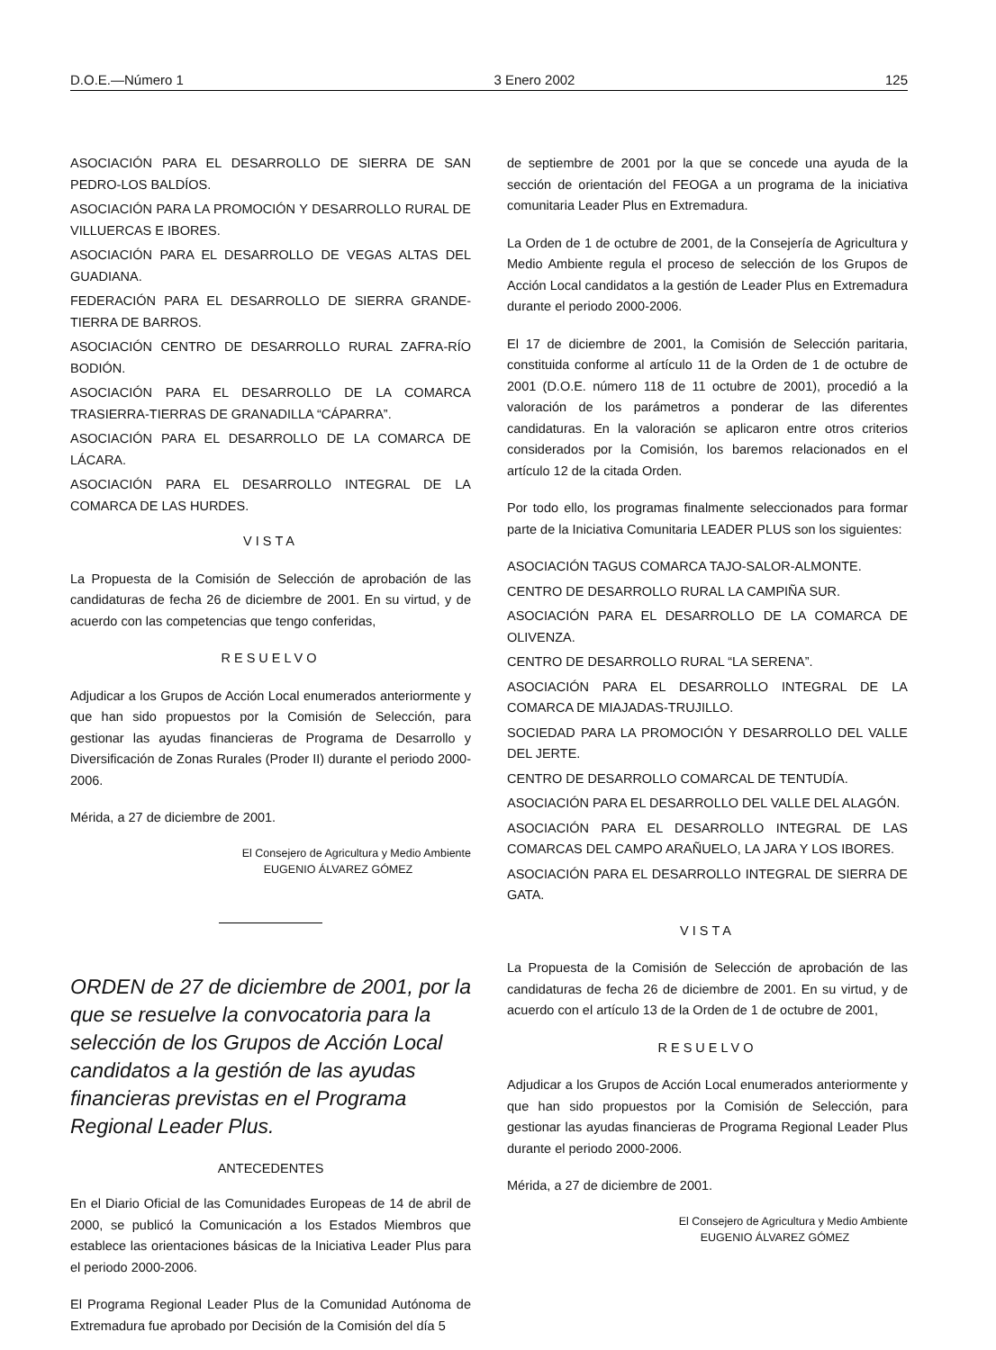D.O.E.—Número 1 3 Enero 2002 125
ASOCIACIÓN PARA EL DESARROLLO DE SIERRA DE SAN PEDRO-LOS BALDÍOS.
ASOCIACIÓN PARA LA PROMOCIÓN Y DESARROLLO RURAL DE VILLUERCAS E IBORES.
ASOCIACIÓN PARA EL DESARROLLO DE VEGAS ALTAS DEL GUADIANA.
FEDERACIÓN PARA EL DESARROLLO DE SIERRA GRANDE-TIERRA DE BARROS.
ASOCIACIÓN CENTRO DE DESARROLLO RURAL ZAFRA-RÍO BODIÓN.
ASOCIACIÓN PARA EL DESARROLLO DE LA COMARCA TRASIERRA-TIERRAS DE GRANADILLA “CÁPARRA”.
ASOCIACIÓN PARA EL DESARROLLO DE LA COMARCA DE LÁCARA.
ASOCIACIÓN PARA EL DESARROLLO INTEGRAL DE LA COMARCA DE LAS HURDES.
VISTA
La Propuesta de la Comisión de Selección de aprobación de las candidaturas de fecha 26 de diciembre de 2001. En su virtud, y de acuerdo con las competencias que tengo conferidas,
RESUELVO
Adjudicar a los Grupos de Acción Local enumerados anteriormente y que han sido propuestos por la Comisión de Selección, para gestionar las ayudas financieras de Programa de Desarrollo y Diversificación de Zonas Rurales (Proder II) durante el periodo 2000-2006.
Mérida, a 27 de diciembre de 2001.
El Consejero de Agricultura y Medio Ambiente
EUGENIO ÁLVAREZ GÓMEZ
ORDEN de 27 de diciembre de 2001, por la que se resuelve la convocatoria para la selección de los Grupos de Acción Local candidatos a la gestión de las ayudas financieras previstas en el Programa Regional Leader Plus.
ANTECEDENTES
En el Diario Oficial de las Comunidades Europeas de 14 de abril de 2000, se publicó la Comunicación a los Estados Miembros que establece las orientaciones básicas de la Iniciativa Leader Plus para el periodo 2000-2006.
El Programa Regional Leader Plus de la Comunidad Autónoma de Extremadura fue aprobado por Decisión de la Comisión del día 5
de septiembre de 2001 por la que se concede una ayuda de la sección de orientación del FEOGA a un programa de la iniciativa comunitaria Leader Plus en Extremadura.
La Orden de 1 de octubre de 2001, de la Consejería de Agricultura y Medio Ambiente regula el proceso de selección de los Grupos de Acción Local candidatos a la gestión de Leader Plus en Extremadura durante el periodo 2000-2006.
El 17 de diciembre de 2001, la Comisión de Selección paritaria, constituida conforme al artículo 11 de la Orden de 1 de octubre de 2001 (D.O.E. número 118 de 11 octubre de 2001), procedió a la valoración de los parámetros a ponderar de las diferentes candidaturas. En la valoración se aplicaron entre otros criterios considerados por la Comisión, los baremos relacionados en el artículo 12 de la citada Orden.
Por todo ello, los programas finalmente seleccionados para formar parte de la Iniciativa Comunitaria LEADER PLUS son los siguientes:
ASOCIACIÓN TAGUS COMARCA TAJO-SALOR-ALMONTE.
CENTRO DE DESARROLLO RURAL LA CAMPIÑA SUR.
ASOCIACIÓN PARA EL DESARROLLO DE LA COMARCA DE OLIVENZA.
CENTRO DE DESARROLLO RURAL “LA SERENA”.
ASOCIACIÓN PARA EL DESARROLLO INTEGRAL DE LA COMARCA DE MIAJADAS-TRUJILLO.
SOCIEDAD PARA LA PROMOCIÓN Y DESARROLLO DEL VALLE DEL JERTE.
CENTRO DE DESARROLLO COMARCAL DE TENTUDÍA.
ASOCIACIÓN PARA EL DESARROLLO DEL VALLE DEL ALAGÓN.
ASOCIACIÓN PARA EL DESARROLLO INTEGRAL DE LAS COMARCAS DEL CAMPO ARAÑUELO, LA JARA Y LOS IBORES.
ASOCIACIÓN PARA EL DESARROLLO INTEGRAL DE SIERRA DE GATA.
VISTA
La Propuesta de la Comisión de Selección de aprobación de las candidaturas de fecha 26 de diciembre de 2001. En su virtud, y de acuerdo con el artículo 13 de la Orden de 1 de octubre de 2001,
RESUELVO
Adjudicar a los Grupos de Acción Local enumerados anteriormente y que han sido propuestos por la Comisión de Selección, para gestionar las ayudas financieras de Programa Regional Leader Plus durante el periodo 2000-2006.
Mérida, a 27 de diciembre de 2001.
El Consejero de Agricultura y Medio Ambiente
EUGENIO ÁLVAREZ GÓMEZ